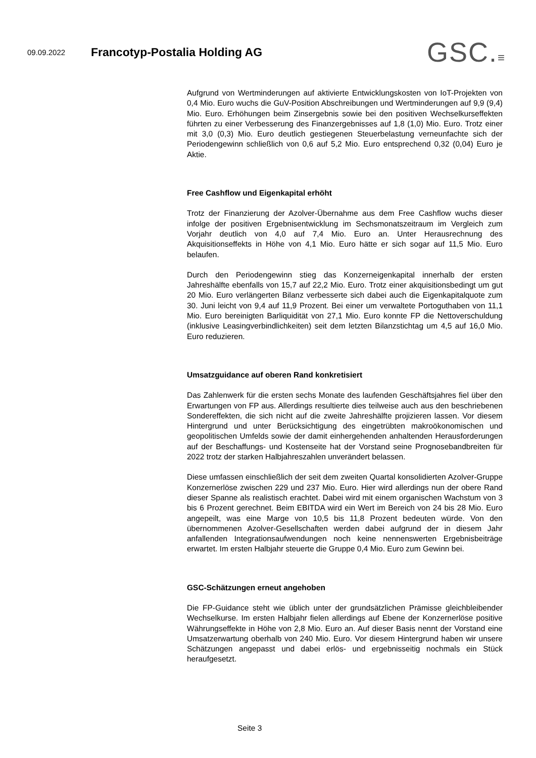09.09.2022
Francotyp-Postalia Holding AG
GSC.≡
Aufgrund von Wertminderungen auf aktivierte Entwicklungskosten von IoT-Projekten von 0,4 Mio. Euro wuchs die GuV-Position Abschreibungen und Wertminderungen auf 9,9 (9,4) Mio. Euro. Erhöhungen beim Zinsergebnis sowie bei den positiven Wechselkurseffekten führten zu einer Verbesserung des Finanzergebnisses auf 1,8 (1,0) Mio. Euro. Trotz einer mit 3,0 (0,3) Mio. Euro deutlich gestiegenen Steuerbelastung verneunfachte sich der Periodengewinn schließlich von 0,6 auf 5,2 Mio. Euro entsprechend 0,32 (0,04) Euro je Aktie.
Free Cashflow und Eigenkapital erhöht
Trotz der Finanzierung der Azolver-Übernahme aus dem Free Cashflow wuchs dieser infolge der positiven Ergebnisentwicklung im Sechsmonatszeitraum im Vergleich zum Vorjahr deutlich von 4,0 auf 7,4 Mio. Euro an. Unter Herausrechnung des Akquisitionseffekts in Höhe von 4,1 Mio. Euro hätte er sich sogar auf 11,5 Mio. Euro belaufen.
Durch den Periodengewinn stieg das Konzerneigenkapital innerhalb der ersten Jahreshälfte ebenfalls von 15,7 auf 22,2 Mio. Euro. Trotz einer akquisitionsbedingt um gut 20 Mio. Euro verlängerten Bilanz verbesserte sich dabei auch die Eigenkapitalquote zum 30. Juni leicht von 9,4 auf 11,9 Prozent. Bei einer um verwaltete Portoguthaben von 11,1 Mio. Euro bereinigten Barliquidität von 27,1 Mio. Euro konnte FP die Nettoverschuldung (inklusive Leasingverbindlichkeiten) seit dem letzten Bilanzstichtag um 4,5 auf 16,0 Mio. Euro reduzieren.
Umsatzguidance auf oberen Rand konkretisiert
Das Zahlenwerk für die ersten sechs Monate des laufenden Geschäftsjahres fiel über den Erwartungen von FP aus. Allerdings resultierte dies teilweise auch aus den beschriebenen Sondereffekten, die sich nicht auf die zweite Jahreshälfte projizieren lassen. Vor diesem Hintergrund und unter Berücksichtigung des eingetrübten makroökonomischen und geopolitischen Umfelds sowie der damit einhergehenden anhaltenden Herausforderungen auf der Beschaffungs- und Kostenseite hat der Vorstand seine Prognosebandbreiten für 2022 trotz der starken Halbjahreszahlen unverändert belassen.
Diese umfassen einschließlich der seit dem zweiten Quartal konsolidierten Azolver-Gruppe Konzernerlöse zwischen 229 und 237 Mio. Euro. Hier wird allerdings nun der obere Rand dieser Spanne als realistisch erachtet. Dabei wird mit einem organischen Wachstum von 3 bis 6 Prozent gerechnet. Beim EBITDA wird ein Wert im Bereich von 24 bis 28 Mio. Euro angepeilt, was eine Marge von 10,5 bis 11,8 Prozent bedeuten würde. Von den übernommenen Azolver-Gesellschaften werden dabei aufgrund der in diesem Jahr anfallenden Integrationsaufwendungen noch keine nennenswerten Ergebnisbeiträge erwartet. Im ersten Halbjahr steuerte die Gruppe 0,4 Mio. Euro zum Gewinn bei.
GSC-Schätzungen erneut angehoben
Die FP-Guidance steht wie üblich unter der grundsätzlichen Prämisse gleichbleibender Wechselkurse. Im ersten Halbjahr fielen allerdings auf Ebene der Konzernerlöse positive Währungseffekte in Höhe von 2,8 Mio. Euro an. Auf dieser Basis nennt der Vorstand eine Umsatzerwartung oberhalb von 240 Mio. Euro. Vor diesem Hintergrund haben wir unsere Schätzungen angepasst und dabei erlös- und ergebnisseitig nochmals ein Stück heraufgesetzt.
Seite 3